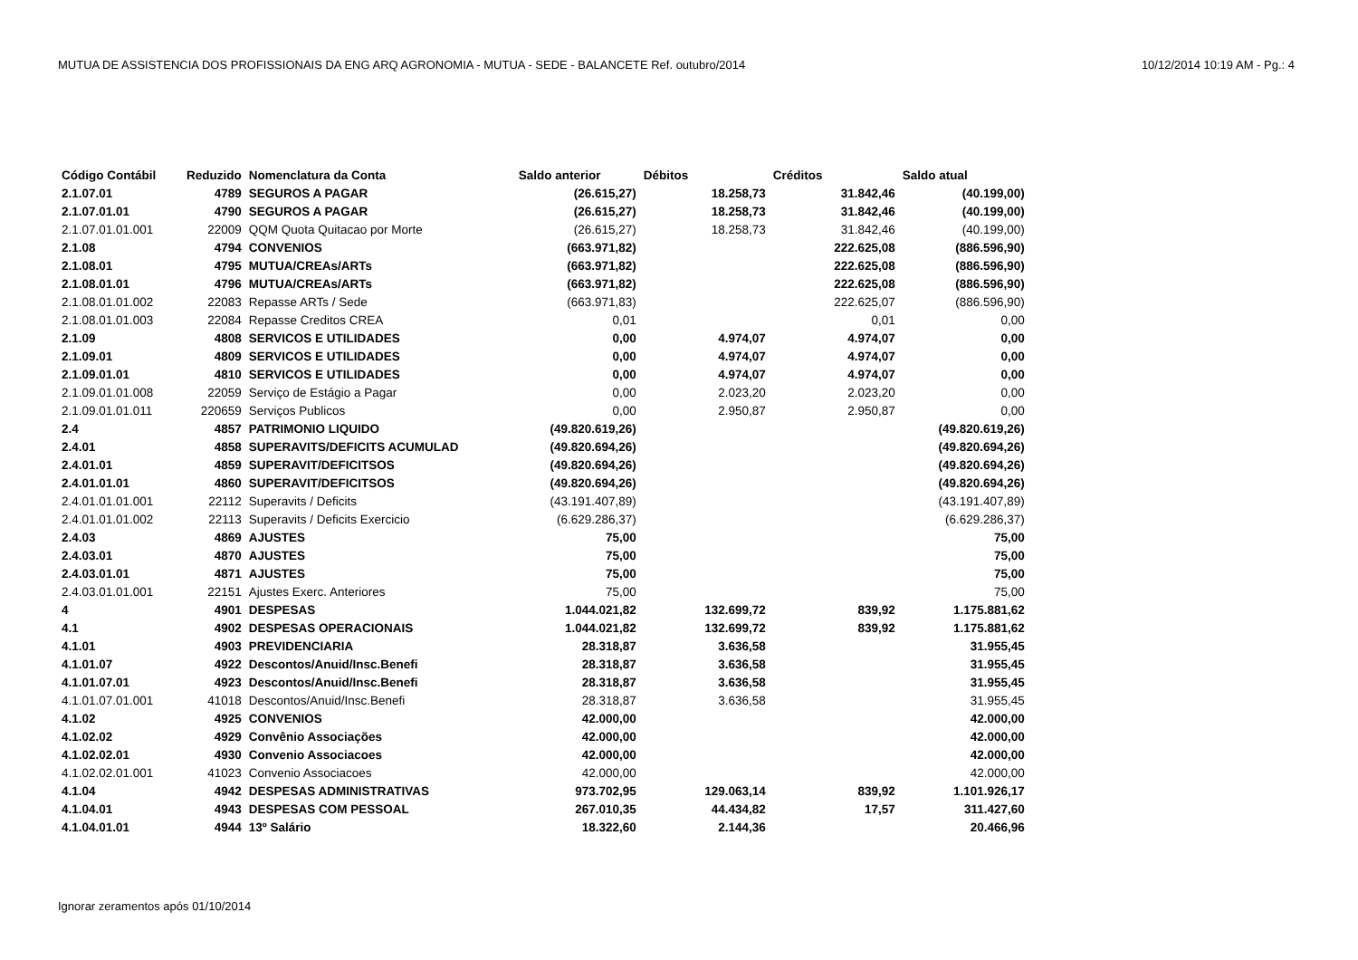MUTUA DE ASSISTENCIA DOS PROFISSIONAIS DA ENG ARQ AGRONOMIA - MUTUA - SEDE - BALANCETE Ref. outubro/2014 10/12/2014 10:19 AM - Pg.: 4
| Código Contábil | Reduzido | Nomenclatura da Conta | Saldo anterior | Débitos | Créditos | Saldo atual |
| --- | --- | --- | --- | --- | --- | --- |
| 2.1.07.01 | 4789 | SEGUROS A PAGAR | (26.615,27) | 18.258,73 | 31.842,46 | (40.199,00) |
| 2.1.07.01.01 | 4790 | SEGUROS A PAGAR | (26.615,27) | 18.258,73 | 31.842,46 | (40.199,00) |
| 2.1.07.01.01.001 | 22009 | QQM Quota Quitacao por Morte | (26.615,27) | 18.258,73 | 31.842,46 | (40.199,00) |
| 2.1.08 | 4794 | CONVENIOS | (663.971,82) | | 222.625,08 | (886.596,90) |
| 2.1.08.01 | 4795 | MUTUA/CREAs/ARTs | (663.971,82) | | 222.625,08 | (886.596,90) |
| 2.1.08.01.01 | 4796 | MUTUA/CREAs/ARTs | (663.971,82) | | 222.625,08 | (886.596,90) |
| 2.1.08.01.01.002 | 22083 | Repasse ARTs / Sede | (663.971,83) | | 222.625,07 | (886.596,90) |
| 2.1.08.01.01.003 | 22084 | Repasse Creditos CREA | 0,01 | | 0,01 | 0,00 |
| 2.1.09 | 4808 | SERVICOS E UTILIDADES | 0,00 | 4.974,07 | 4.974,07 | 0,00 |
| 2.1.09.01 | 4809 | SERVICOS E UTILIDADES | 0,00 | 4.974,07 | 4.974,07 | 0,00 |
| 2.1.09.01.01 | 4810 | SERVICOS E UTILIDADES | 0,00 | 4.974,07 | 4.974,07 | 0,00 |
| 2.1.09.01.01.008 | 22059 | Serviço de Estágio a Pagar | 0,00 | 2.023,20 | 2.023,20 | 0,00 |
| 2.1.09.01.01.011 | 220659 | Serviços Publicos | 0,00 | 2.950,87 | 2.950,87 | 0,00 |
| 2.4 | 4857 | PATRIMONIO LIQUIDO | (49.820.619,26) | | | (49.820.619,26) |
| 2.4.01 | 4858 | SUPERAVITS/DEFICITS ACUMULAD | (49.820.694,26) | | | (49.820.694,26) |
| 2.4.01.01 | 4859 | SUPERAVIT/DEFICITSOS | (49.820.694,26) | | | (49.820.694,26) |
| 2.4.01.01.01 | 4860 | SUPERAVIT/DEFICITSOS | (49.820.694,26) | | | (49.820.694,26) |
| 2.4.01.01.01.001 | 22112 | Superavits / Deficits | (43.191.407,89) | | | (43.191.407,89) |
| 2.4.01.01.01.002 | 22113 | Superavits / Deficits Exercicio | (6.629.286,37) | | | (6.629.286,37) |
| 2.4.03 | 4869 | AJUSTES | 75,00 | | | 75,00 |
| 2.4.03.01 | 4870 | AJUSTES | 75,00 | | | 75,00 |
| 2.4.03.01.01 | 4871 | AJUSTES | 75,00 | | | 75,00 |
| 2.4.03.01.01.001 | 22151 | Ajustes Exerc. Anteriores | 75,00 | | | 75,00 |
| 4 | 4901 | DESPESAS | 1.044.021,82 | 132.699,72 | 839,92 | 1.175.881,62 |
| 4.1 | 4902 | DESPESAS OPERACIONAIS | 1.044.021,82 | 132.699,72 | 839,92 | 1.175.881,62 |
| 4.1.01 | 4903 | PREVIDENCIARIA | 28.318,87 | 3.636,58 | | 31.955,45 |
| 4.1.01.07 | 4922 | Descontos/Anuid/Insc.Benefi | 28.318,87 | 3.636,58 | | 31.955,45 |
| 4.1.01.07.01 | 4923 | Descontos/Anuid/Insc.Benefi | 28.318,87 | 3.636,58 | | 31.955,45 |
| 4.1.01.07.01.001 | 41018 | Descontos/Anuid/Insc.Benefi | 28.318,87 | 3.636,58 | | 31.955,45 |
| 4.1.02 | 4925 | CONVENIOS | 42.000,00 | | | 42.000,00 |
| 4.1.02.02 | 4929 | Convênio Associações | 42.000,00 | | | 42.000,00 |
| 4.1.02.02.01 | 4930 | Convenio Associacoes | 42.000,00 | | | 42.000,00 |
| 4.1.02.02.01.001 | 41023 | Convenio Associacoes | 42.000,00 | | | 42.000,00 |
| 4.1.04 | 4942 | DESPESAS ADMINISTRATIVAS | 973.702,95 | 129.063,14 | 839,92 | 1.101.926,17 |
| 4.1.04.01 | 4943 | DESPESAS COM PESSOAL | 267.010,35 | 44.434,82 | 17,57 | 311.427,60 |
| 4.1.04.01.01 | 4944 | 13º Salário | 18.322,60 | 2.144,36 | | 20.466,96 |
Ignorar zeramentos após 01/10/2014